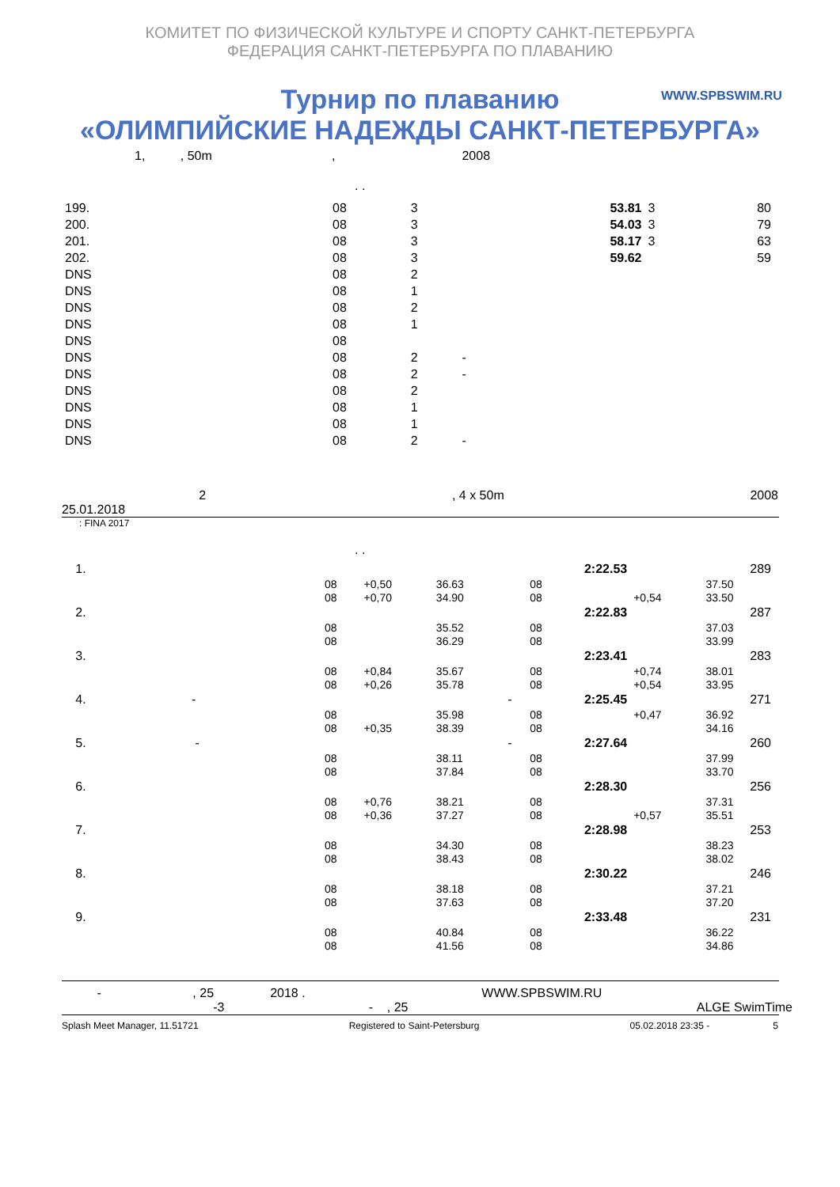КОМИТЕТ ПО ФИЗИЧЕСКОЙ КУЛЬТУРЕ И СПОРТУ САНКТ-ПЕТЕРБУРГА
ФЕДЕРАЦИЯ САНКТ-ПЕТЕРБУРГА ПО ПЛАВАНИЮ
WWW.SPBSWIM.RU
Турнир по плаванию
«ОЛИМПИЙСКИЕ НАДЕЖДЫ САНКТ-ПЕТЕРБУРГА»
1, , 50m , 2008
. .
| 199. | 08 | 3 | | 53.81 | 3 | 80 |
| 200. | 08 | 3 | | 54.03 | 3 | 79 |
| 201. | 08 | 3 | | 58.17 | 3 | 63 |
| 202. | 08 | 3 | | 59.62 | | 59 |
| DNS | 08 | 2 | | | | |
| DNS | 08 | 1 | | | | |
| DNS | 08 | 2 | | | | |
| DNS | 08 | 1 | | | | |
| DNS | 08 | | | | | |
| DNS | 08 | 2 | - | | | |
| DNS | 08 | 2 | - | | | |
| DNS | 08 | 2 | | | | |
| DNS | 08 | 1 | | | | |
| DNS | 08 | 1 | | | | |
| DNS | 08 | 2 | - | | | |
2, 4 x 50m 2008
25.01.2018
: FINA 2017
. .
| 1. | | | | | 2:22.53 | | 289 |
| | 08 | +0,50 | 36.63 | | 08 | | 37.50 |
| | 08 | +0,70 | 34.90 | | 08 | +0,54 | 33.50 |
| 2. | | | | | 2:22.83 | | 287 |
| | 08 | | 35.52 | | 08 | | 37.03 |
| | 08 | | 36.29 | | 08 | | 33.99 |
| 3. | | | | | 2:23.41 | | 283 |
| | 08 | +0,84 | 35.67 | | 08 | +0,74 | 38.01 |
| | 08 | +0,26 | 35.78 | | 08 | +0,54 | 33.95 |
| 4. - | | | | - | 2:25.45 | | 271 |
| | 08 | | 35.98 | | 08 | +0,47 | 36.92 |
| | 08 | +0,35 | 38.39 | | 08 | | 34.16 |
| 5. - | | | | - | 2:27.64 | | 260 |
| | 08 | | 38.11 | | 08 | | 37.99 |
| | 08 | | 37.84 | | 08 | | 33.70 |
| 6. | | | | | 2:28.30 | | 256 |
| | 08 | +0,76 | 38.21 | | 08 | | 37.31 |
| | 08 | +0,36 | 37.27 | | 08 | +0,57 | 35.51 |
| 7. | | | | | 2:28.98 | | 253 |
| | 08 | | 34.30 | | 08 | | 38.23 |
| | 08 | | 38.43 | | 08 | | 38.02 |
| 8. | | | | | 2:30.22 | | 246 |
| | 08 | | 38.18 | | 08 | | 37.21 |
| | 08 | | 37.63 | | 08 | | 37.20 |
| 9. | | | | | 2:33.48 | | 231 |
| | 08 | | 40.84 | | 08 | | 36.22 |
| | 08 | | 41.56 | | 08 | | 34.86 |
- , 25 2018 . WWW.SPBSWIM.RU
-3 - , 25 ALGE SwimTime
Splash Meet Manager, 11.51721 Registered to Saint-Petersburg 05.02.2018 23:35 - 5